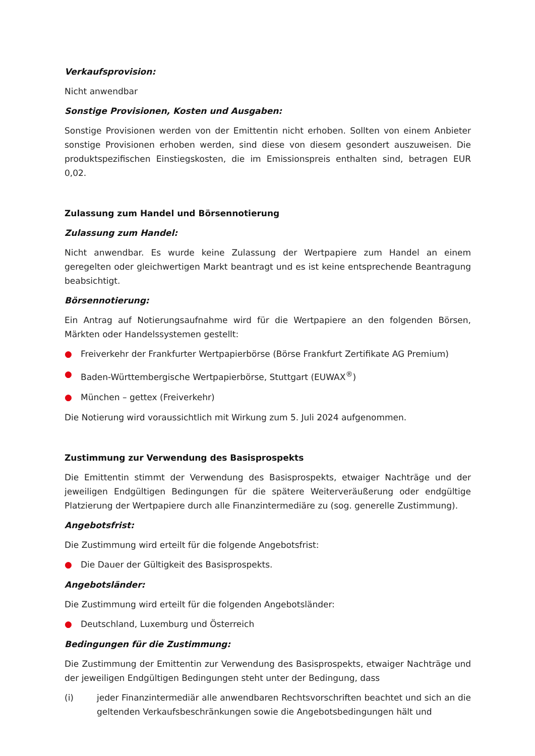Verkaufsprovision:
Nicht anwendbar
Sonstige Provisionen, Kosten und Ausgaben:
Sonstige Provisionen werden von der Emittentin nicht erhoben. Sollten von einem Anbieter sonstige Provisionen erhoben werden, sind diese von diesem gesondert auszuweisen. Die produktspezifischen Einstiegskosten, die im Emissionspreis enthalten sind, betragen EUR 0,02.
Zulassung zum Handel und Börsennotierung
Zulassung zum Handel:
Nicht anwendbar. Es wurde keine Zulassung der Wertpapiere zum Handel an einem geregelten oder gleichwertigen Markt beantragt und es ist keine entsprechende Beantragung beabsichtigt.
Börsennotierung:
Ein Antrag auf Notierungsaufnahme wird für die Wertpapiere an den folgenden Börsen, Märkten oder Handelssystemen gestellt:
● Freiverkehr der Frankfurter Wertpapierbörse (Börse Frankfurt Zertifikate AG Premium)
● Baden-Württembergische Wertpapierbörse, Stuttgart (EUWAX<sup>®</sup>)
● München – gettex (Freiverkehr)
Die Notierung wird voraussichtlich mit Wirkung zum 5. Juli 2024 aufgenommen.
Zustimmung zur Verwendung des Basisprospekts
Die Emittentin stimmt der Verwendung des Basisprospekts, etwaiger Nachträge und der jeweiligen Endgültigen Bedingungen für die spätere Weiterveräußerung oder endgültige Platzierung der Wertpapiere durch alle Finanzintermediäre zu (sog. generelle Zustimmung).
Angebotsfrist:
Die Zustimmung wird erteilt für die folgende Angebotsfrist:
● Die Dauer der Gültigkeit des Basisprospekts.
Angebotsländer:
Die Zustimmung wird erteilt für die folgenden Angebotsländer:
● Deutschland, Luxemburg und Österreich
Bedingungen für die Zustimmung:
Die Zustimmung der Emittentin zur Verwendung des Basisprospekts, etwaiger Nachträge und der jeweiligen Endgültigen Bedingungen steht unter der Bedingung, dass
(i) jeder Finanzintermediär alle anwendbaren Rechtsvorschriften beachtet und sich an die geltenden Verkaufsbeschränkungen sowie die Angebotsbedingungen hält und